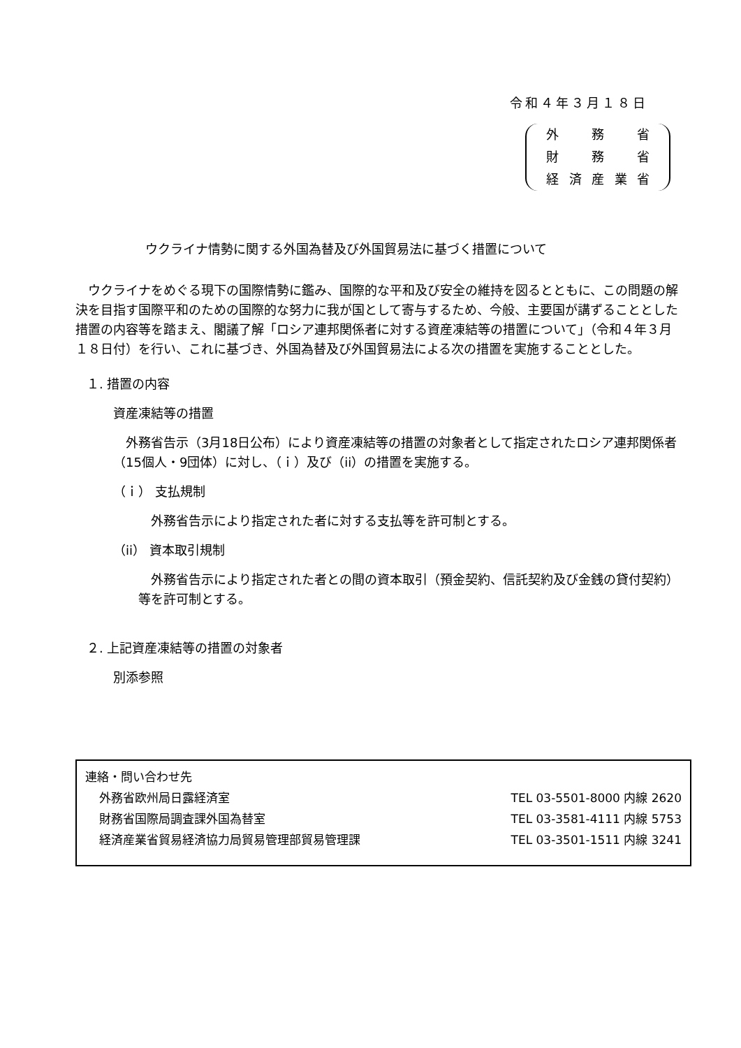令和４年３月１８日
外 務 省
財 務 省
経済産業省
ウクライナ情勢に関する外国為替及び外国貿易法に基づく措置について
　ウクライナをめぐる現下の国際情勢に鑑み、国際的な平和及び安全の維持を図るとともに、この問題の解決を目指す国際平和のための国際的な努力に我が国として寄与するため、今般、主要国が講ずることとした措置の内容等を踏まえ、閣議了解「ロシア連邦関係者に対する資産凍結等の措置について」（令和４年３月１８日付）を行い、これに基づき、外国為替及び外国貿易法による次の措置を実施することとした。
１. 措置の内容
資産凍結等の措置
　外務省告示（3月18日公布）により資産凍結等の措置の対象者として指定されたロシア連邦関係者（15個人・9団体）に対し、（ｉ）及び（ii）の措置を実施する。
（ｉ） 支払規制
　外務省告示により指定された者に対する支払等を許可制とする。
（ii） 資本取引規制
　外務省告示により指定された者との間の資本取引（預金契約、信託契約及び金銭の貸付契約）等を許可制とする。
２. 上記資産凍結等の措置の対象者
別添参照
連絡・問い合わせ先
外務省欧州局日露経済室 TEL 03-5501-8000 内線 2620
財務省国際局調査課外国為替室 TEL 03-3581-4111 内線 5753
経済産業省貿易経済協力局貿易管理部貿易管理課 TEL 03-3501-1511 内線 3241